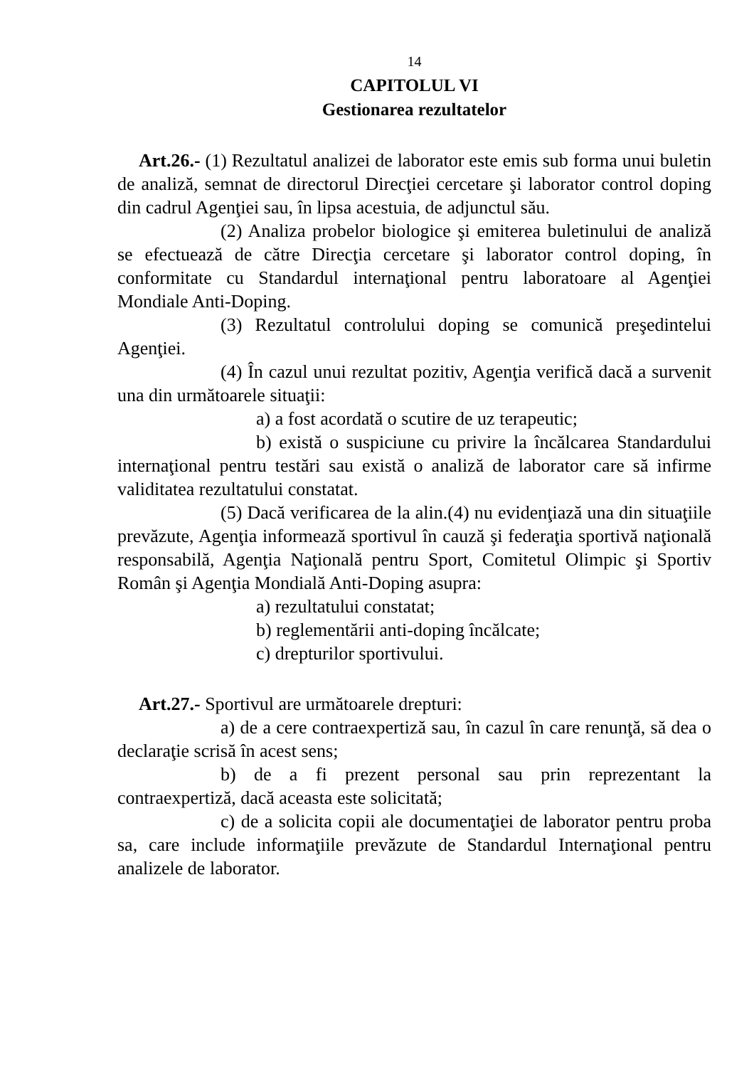14
CAPITOLUL VI
Gestionarea rezultatelor
Art.26.- (1) Rezultatul analizei de laborator este emis sub forma unui buletin de analiză, semnat de directorul Direcţiei cercetare şi laborator control doping din cadrul Agenţiei sau, în lipsa acestuia, de adjunctul său.
(2) Analiza probelor biologice şi emiterea buletinului de analiză se efectuează de către Direcţia cercetare şi laborator control doping, în conformitate cu Standardul internaţional pentru laboratoare al Agenţiei Mondiale Anti-Doping.
(3) Rezultatul controlului doping se comunică preşedintelui Agenţiei.
(4) În cazul unui rezultat pozitiv, Agenţia verifică dacă a survenit una din următoarele situaţii:
a) a fost acordată o scutire de uz terapeutic;
b) există o suspiciune cu privire la încălcarea Standardului internaţional pentru testări sau există o analiză de laborator care să infirme validitatea rezultatului constatat.
(5) Dacă verificarea de la alin.(4) nu evidenţiază una din situaţiile prevăzute, Agenţia informează sportivul în cauză şi federaţia sportivă naţională responsabilă, Agenţia Naţională pentru Sport, Comitetul Olimpic şi Sportiv Român şi Agenţia Mondială Anti-Doping asupra:
a) rezultatului constatat;
b) reglementării anti-doping încălcate;
c) drepturilor sportivului.
Art.27.- Sportivul are următoarele drepturi:
a) de a cere contraexpertiză sau, în cazul în care renunţă, să dea o declaraţie scrisă în acest sens;
b) de a fi prezent personal sau prin reprezentant la contraexpertiză, dacă aceasta este solicitată;
c) de a solicita copii ale documentaţiei de laborator pentru proba sa, care include informaţiile prevăzute de Standardul Internaţional pentru analizele de laborator.